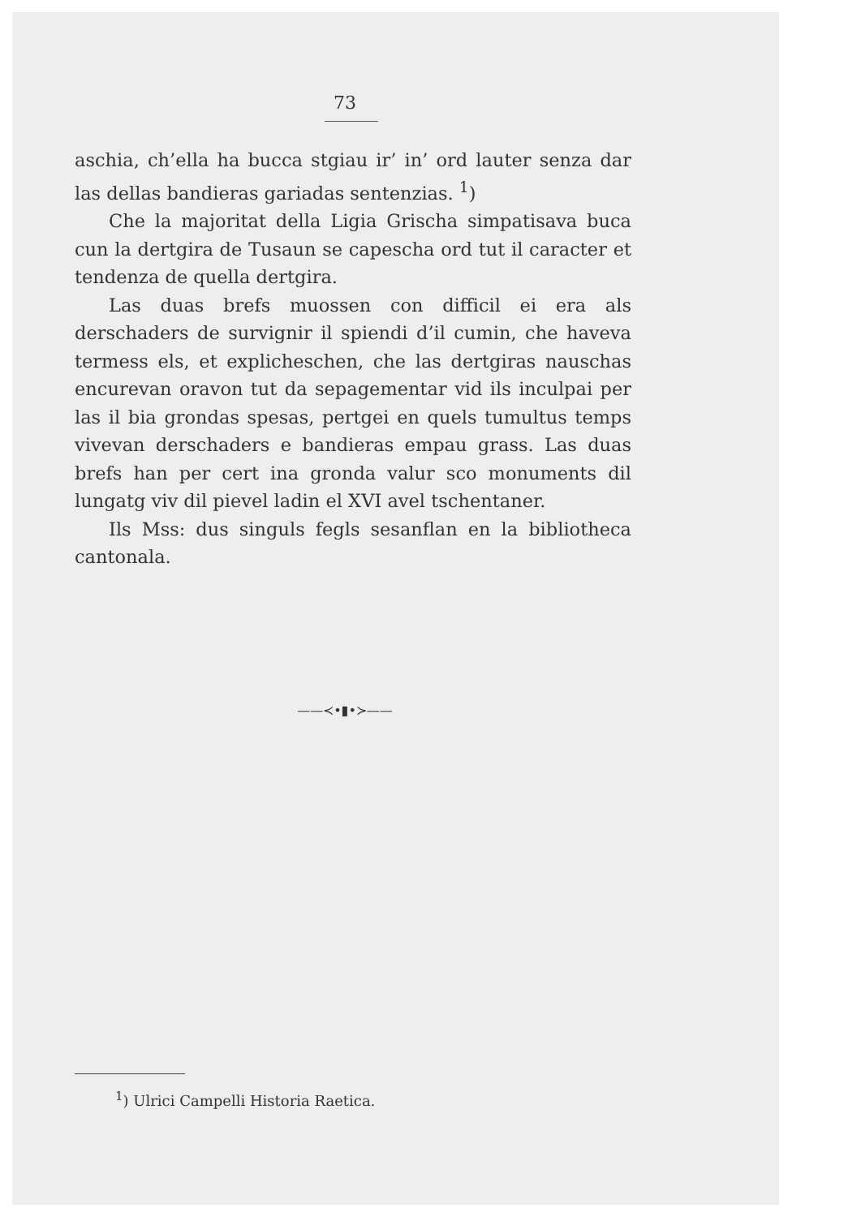73
aschia, ch’ella ha bucca stgiau ir’ in’ ord lauter senza dar las dellas bandieras gariadas sentenzias. <sup>1</sup>)
Che la majoritat della Ligia Grischa simpatisava buca cun la dertgira de Tusaun se capescha ord tut il caracter et tendenza de quella dertgira.
Las duas brefs muossen con difficil ei era als derschaders de survignir il spiendi d’il cumin, che haveva termess els, et explicheschen, che las dertgiras nauschas encurevan oravon tut da sepagementar vid ils inculpai per las il bia grondas spesas, pertgei en quels tumultus temps vivevan derschaders e bandieras empau grass. Las duas brefs han per cert ina gronda valur sco monuments dil lungatg viv dil pievel ladin el XVI avel tschentaner.
Ils Mss: dus singuls fegls sesanflan en la bibliotheca cantonala.
——≺•▮•≻——
<sup>1</sup>) Ulrici Campelli Historia Raetica.